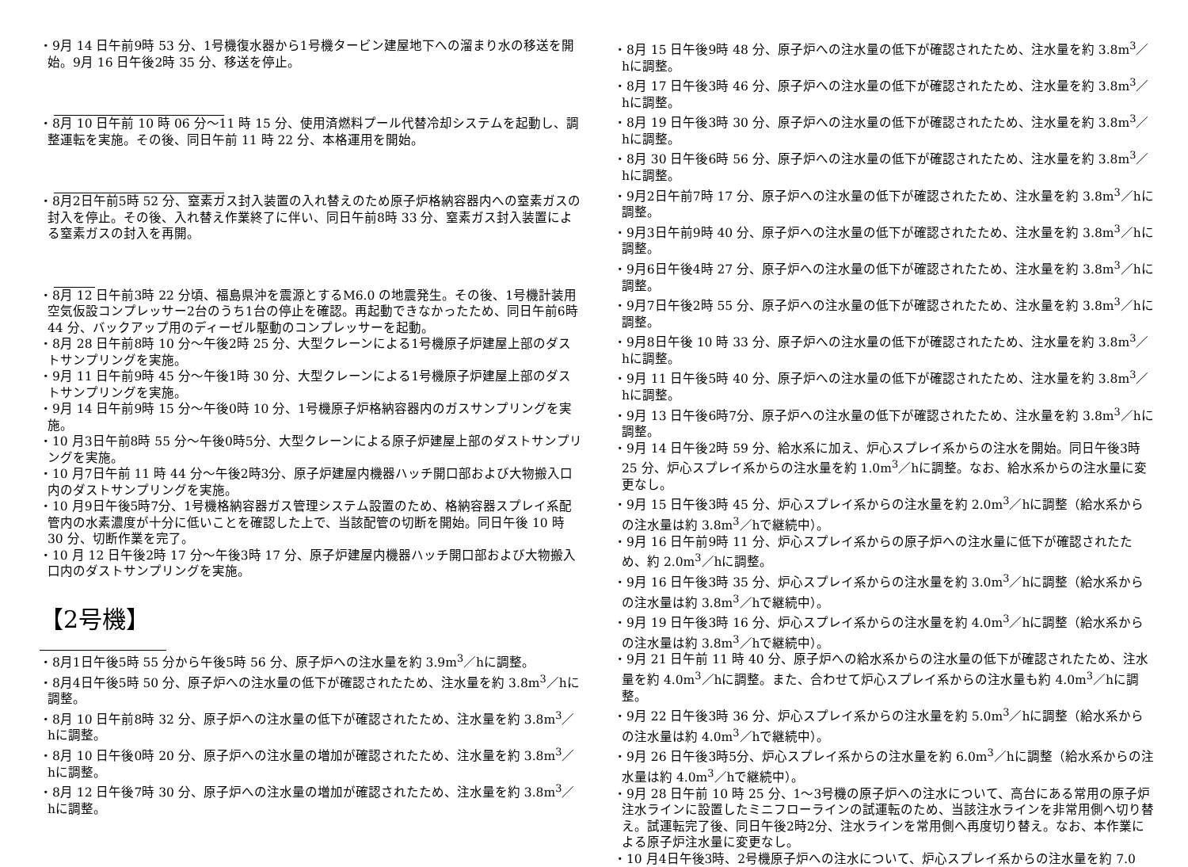・9月 14 日午前9時 53 分、1号機復水器から1号機タービン建屋地下への溜まり水の移送を開始。9月 16 日午後2時 35 分、移送を停止。
・8月 10 日午前 10 時 06 分～11 時 15 分、使用済燃料プール代替冷却システムを起動し、調整運転を実施。その後、同日午前 11 時 22 分、本格運用を開始。
・8月2日午前5時 52 分、窒素ガス封入装置の入れ替えのため原子炉格納容器内への窒素ガスの封入を停止。その後、入れ替え作業終了に伴い、同日午前8時 33 分、窒素ガス封入装置による窒素ガスの封入を再開。
・8月 12 日午前3時 22 分頃、福島県沖を震源とするM6.0 の地震発生。その後、1号機計装用空気仮設コンプレッサー2台のうち1台の停止を確認。再起動できなかったため、同日午前6時 44 分、バックアップ用のディーゼル駆動のコンプレッサーを起動。
・8月 28 日午前8時 10 分～午後2時 25 分、大型クレーンによる1号機原子炉建屋上部のダストサンプリングを実施。
・9月 11 日午前9時 45 分～午後1時 30 分、大型クレーンによる1号機原子炉建屋上部のダストサンプリングを実施。
・9月 14 日午前9時 15 分～午後0時 10 分、1号機原子炉格納容器内のガスサンプリングを実施。
・10 月3日午前8時 55 分～午後0時5分、大型クレーンによる原子炉建屋上部のダストサンプリングを実施。
・10 月7日午前 11 時 44 分～午後2時3分、原子炉建屋内機器ハッチ開口部および大物搬入口内のダストサンプリングを実施。
・10 月9日午後5時7分、1号機格納容器ガス管理システム設置のため、格納容器スプレイ系配管内の水素濃度が十分に低いことを確認した上で、当該配管の切断を開始。同日午後 10 時 30 分、切断作業を完了。
・10 月 12 日午後2時 17 分～午後3時 17 分、原子炉建屋内機器ハッチ開口部および大物搬入口内のダストサンプリングを実施。
【2号機】
・8月1日午後5時 55 分から午後5時 56 分、原子炉への注水量を約 3.9m<sup>3</sup>／hに調整。
・8月4日午後5時 50 分、原子炉への注水量の低下が確認されたため、注水量を約 3.8m<sup>3</sup>／hに調整。
・8月 10 日午前8時 32 分、原子炉への注水量の低下が確認されたため、注水量を約 3.8m<sup>3</sup>／hに調整。
・8月 10 日午後0時 20 分、原子炉への注水量の増加が確認されたため、注水量を約 3.8m<sup>3</sup>／hに調整。
・8月 12 日午後7時 30 分、原子炉への注水量の増加が確認されたため、注水量を約 3.8m<sup>3</sup>／hに調整。
・8月 15 日午後9時 48 分、原子炉への注水量の低下が確認されたため、注水量を約 3.8m<sup>3</sup>／hに調整。
・8月 17 日午後3時 46 分、原子炉への注水量の低下が確認されたため、注水量を約 3.8m<sup>3</sup>／hに調整。
・8月 19 日午後3時 30 分、原子炉への注水量の低下が確認されたため、注水量を約 3.8m<sup>3</sup>／hに調整。
・8月 30 日午後6時 56 分、原子炉への注水量の低下が確認されたため、注水量を約 3.8m<sup>3</sup>／hに調整。
・9月2日午前7時 17 分、原子炉への注水量の低下が確認されたため、注水量を約 3.8m<sup>3</sup>／hに調整。
・9月3日午前9時 40 分、原子炉への注水量の低下が確認されたため、注水量を約 3.8m<sup>3</sup>／hに調整。
・9月6日午後4時 27 分、原子炉への注水量の低下が確認されたため、注水量を約 3.8m<sup>3</sup>／hに調整。
・9月7日午後2時 55 分、原子炉への注水量の低下が確認されたため、注水量を約 3.8m<sup>3</sup>／hに調整。
・9月8日午後 10 時 33 分、原子炉への注水量の低下が確認されたため、注水量を約 3.8m<sup>3</sup>／hに調整。
・9月 11 日午後5時 40 分、原子炉への注水量の低下が確認されたため、注水量を約 3.8m<sup>3</sup>／hに調整。
・9月 13 日午後6時7分、原子炉への注水量の低下が確認されたため、注水量を約 3.8m<sup>3</sup>／hに調整。
・9月 14 日午後2時 59 分、給水系に加え、炉心スプレイ系からの注水を開始。同日午後3時 25 分、炉心スプレイ系からの注水量を約 1.0m<sup>3</sup>／hに調整。なお、給水系からの注水量に変更なし。
・9月 15 日午後3時 45 分、炉心スプレイ系からの注水量を約 2.0m<sup>3</sup>／hに調整（給水系からの注水量は約 3.8m<sup>3</sup>／hで継続中）。
・9月 16 日午前9時 11 分、炉心スプレイ系からの原子炉への注水量に低下が確認されたため、約 2.0m<sup>3</sup>／hに調整。
・9月 16 日午後3時 35 分、炉心スプレイ系からの注水量を約 3.0m<sup>3</sup>／hに調整（給水系からの注水量は約 3.8m<sup>3</sup>／hで継続中）。
・9月 19 日午後3時 16 分、炉心スプレイ系からの注水量を約 4.0m<sup>3</sup>／hに調整（給水系からの注水量は約 3.8m<sup>3</sup>／hで継続中）。
・9月 21 日午前 11 時 40 分、原子炉への給水系からの注水量の低下が確認されたため、注水量を約 4.0m<sup>3</sup>／hに調整。また、合わせて炉心スプレイ系からの注水量も約 4.0m<sup>3</sup>／hに調整。
・9月 22 日午後3時 36 分、炉心スプレイ系からの注水量を約 5.0m<sup>3</sup>／hに調整（給水系からの注水量は約 4.0m<sup>3</sup>／hで継続中）。
・9月 26 日午後3時5分、炉心スプレイ系からの注水量を約 6.0m<sup>3</sup>／hに調整（給水系からの注水量は約 4.0m<sup>3</sup>／hで継続中）。
・9月 28 日午前 10 時 25 分、1～3号機の原子炉への注水について、高台にある常用の原子炉注水ラインに設置したミニフローラインの試運転のため、当該注水ラインを非常用側へ切り替え。試運転完了後、同日午後2時2分、注水ラインを常用側へ再度切り替え。なお、本作業による原子炉注水量に変更なし。
・10 月4日午後3時、2号機原子炉への注水について、炉心スプレイ系からの注水量を約 7.0